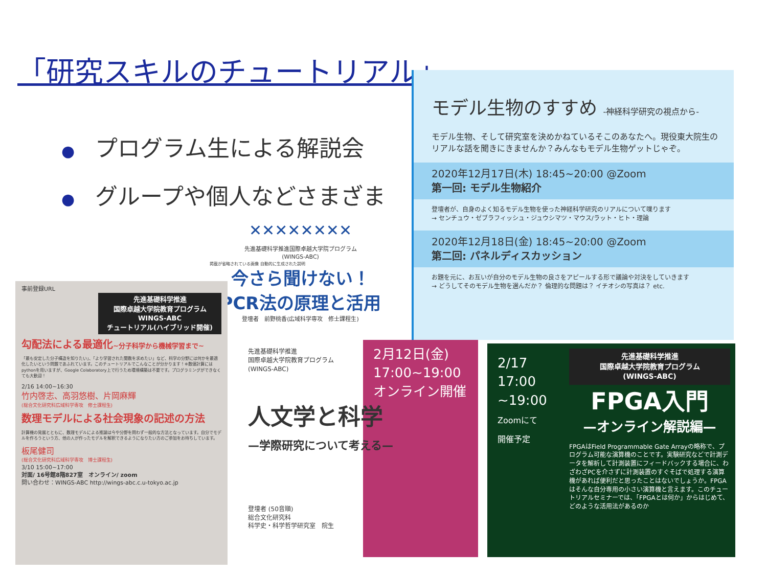「研究スキルのチュートリアル」
● プログラム生による解説会
● グループや個人などさまざま
モデル生物のすすめ -神経科学研究の視点から-
モデル生物、そして研究室を決めかねているそこのあなたへ。現役東大院生のリアルな話を聞きにきませんか？みんなもモデル生物ゲットじゃぞ。
2020年12月17日(木) 18:45~20:00 @Zoom
第一回: モデル生物紹介
登壇者が、自身のよく知るモデル生物を使った神経科学研究のリアルについて喋ります
→ センチュウ・ゼブラフィッシュ・ジュウシマツ・マウス/ラット・ヒト・理論
2020年12月18日(金) 18:45~20:00 @Zoom
第二回: パネルディスカッション
お題を元に、お互いが自分のモデル生物の良さをアピールする形で議論や対決をしていきます
→ どうしてそのモデル生物を選んだか？ 倫理的な問題は？ イチオシの写真は？ etc.
✕✕✕✕✕✕✕✕
先進基礎科学推進国際卓越大学院プログラム
(WINGS-ABC)
掲載が省略されている画像 自動的に生成された説明
今さら聞けない！
PCR法の原理と活用
登壇者　前野桃香(広域科学専攻　修士課程生)
事前登録URL
先進基礎科学推進
国際卓越大学院教育プログラム
WINGS-ABC
チュートリアル(ハイブリッド開催)
勾配法による最適化~分子科学から機械学習まで~
「最も安定した分子構造を知りたい」、「より学習された関数を求めたい」など、科学の分野には何かを最適化したいという問題であふれています。このチュートリアルでこんなことが分かります！※数値計算にはpythonを用いますが、Google Colaboratory上で行うため環境構築は不要です。プログラミングができなくても大歓迎！
2/16 14:00~16:30
竹内啓志、高羽悠樹、片岡麻輝
(総合文化研究科広域科学専攻　修士課程生)
数理モデルによる社会現象の記述の方法
計算機の発展とともに、数理モデルによる推論は今や分野を問わず一般的な方法となっています。自分でモデルを作ろうという方、他の人が作ったモデルを解釈できるようになりたい方のご参加をお待ちしています。
板尾健司
(総合文化研究科広域科学専攻　博士課程生)
3/10 15:00~17:00
対面/ 16号館8階827室　オンライン/ zoom
問い合わせ：WINGS-ABC http://wings-abc.c.u-tokyo.ac.jp
先進基礎科学推進
国際卓越大学院教育プログラム
(WINGS-ABC)
2月12日(金)
17:00~19:00
オンライン開催
人文学と科学
—学際研究について考える—
登壇者 (50音順)
総合文化研究科
科学史・科学哲学研究室　院生
2/17
17:00
~19:00
Zoomにて
開催予定
先進基礎科学推進
国際卓越大学院教育プログラム
(WINGS-ABC)
FPGA入門
—オンライン解説編—
FPGAはField Programmable Gate Arrayの略称で、プログラム可能な演算機のことです。実験研究などで計測データを解析して計測装置にフィードバックする場合に、わざわざPCを介さずに計測装置のすぐそばで処理する演算機があれば便利だと思ったことはないでしょうか。FPGAはそんな自分専用の小さい演算機と言えます。このチュートリアルセミナーでは、「FPGAとは何か」からはじめて、どのような活用法があるのか